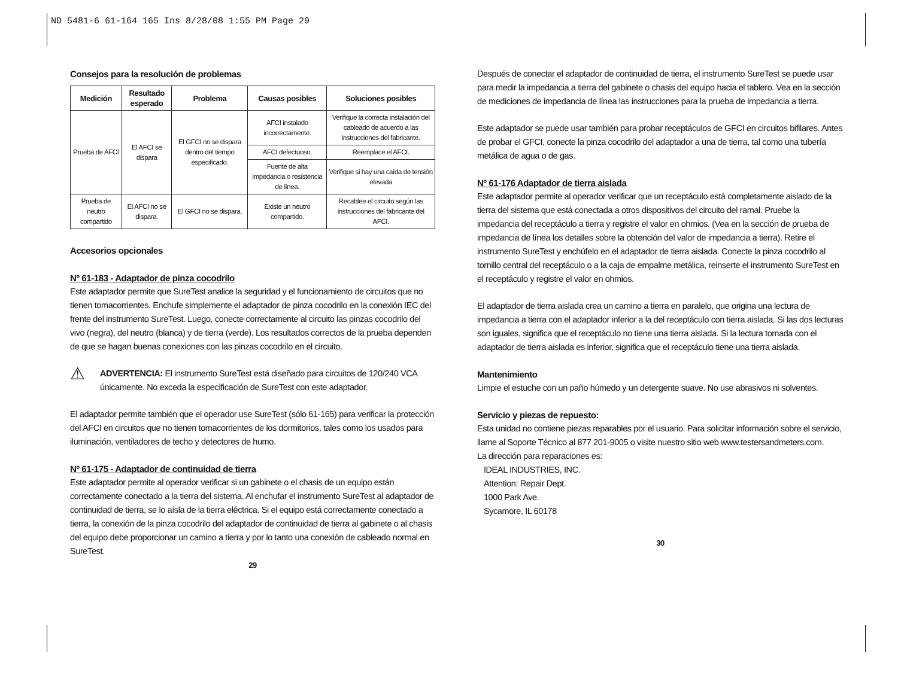ND 5481-6 61-164 165 Ins 8/28/08 1:55 PM Page 29
Consejos para la resolución de problemas
| Medición | Resultado esperado | Problema | Causas posibles | Soluciones posibles |
| --- | --- | --- | --- | --- |
| Prueba de AFCI | El AFCI se dispara | El GFCI no se dispara dentro del tiempo especificado. | AFCI instalado incorrectamente. | Verifique la correcta instalación del cableado de acuerdo a las instrucciones del fabricante. |
| | | | AFCI defectuoso. | Reemplace el AFCI. |
| | | | Fuente de alta impedancia o resistencia de línea. | Verifique si hay una caída de tensión elevada |
| Prueba de neutro compartido | El AFCI no se dispara. | El GFCI no se dispara. | Existe un neutro compartido. | Recablee el circuito según las instrucciones del fabricante del AFCI. |
Accesorios opcionales
Nº 61-183 - Adaptador de pinza cocodrilo
Este adaptador permite que SureTest analice la seguridad y el funcionamiento de circuitos que no tienen tomacorrientes. Enchufe simplemente el adaptador de pinza cocodrilo en la conexión IEC del frente del instrumento SureTest. Luego, conecte correctamente al circuito las pinzas cocodrilo del vivo (negra), del neutro (blanca) y de tierra (verde). Los resultados correctos de la prueba dependen de que se hagan buenas conexiones con las pinzas cocodrilo en el circuito.
⚠ ADVERTENCIA: El instrumento SureTest está diseñado para circuitos de 120/240 VCA únicamente. No exceda la especificación de SureTest con este adaptador.
El adaptador permite también que el operador use SureTest (sólo 61-165) para verificar la protección del AFCI en circuitos que no tienen tomacorrientes de los dormitorios, tales como los usados para iluminación, ventiladores de techo y detectores de humo.
Nº 61-175 - Adaptador de continuidad de tierra
Este adaptador permite al operador verificar si un gabinete o el chasis de un equipo están correctamente conectado a la tierra del sistema. Al enchufar el instrumento SureTest al adaptador de continuidad de tierra, se lo aísla de la tierra eléctrica. Si el equipo está correctamente conectado a tierra, la conexión de la pinza cocodrilo del adaptador de continuidad de tierra al gabinete o al chasis del equipo debe proporcionar un camino a tierra y por lo tanto una conexión de cableado normal en SureTest.
29
Después de conectar el adaptador de continuidad de tierra, el instrumento SureTest se puede usar para medir la impedancia a tierra del gabinete o chasis del equipo hacia el tablero. Vea en la sección de mediciones de impedancia de línea las instrucciones para la prueba de impedancia a tierra.
Este adaptador se puede usar también para probar receptáculos de GFCI en circuitos bifilares. Antes de probar el GFCI, conecte la pinza cocodrilo del adaptador a una de tierra, tal como una tubería metálica de agua o de gas.
Nº 61-176 Adaptador de tierra aislada
Este adaptador permite al operador verificar que un receptáculo está completamente aislado de la tierra del sistema que está conectada a otros dispositivos del circuito del ramal. Pruebe la impedancia del receptáculo a tierra y registre el valor en ohmios. (Vea en la sección de prueba de impedancia de línea los detalles sobre la obtención del valor de impedancia a tierra). Retire el instrumento SureTest y enchúfelo en el adaptador de tierra aislada. Conecte la pinza cocodrilo al tornillo central del receptáculo o a la caja de empalme metálica, reinserte el instrumento SureTest en el receptáculo y registre el valor en ohmios.
El adaptador de tierra aislada crea un camino a tierra en paralelo, que origina una lectura de impedancia a tierra con el adaptador inferior a la del receptáculo con tierra aislada. Si las dos lecturas son iguales, significa que el receptáculo no tiene una tierra aislada. Si la lectura tomada con el adaptador de tierra aislada es inferior, significa que el receptáculo tiene una tierra aislada.
Mantenimiento
Limpie el estuche con un paño húmedo y un detergente suave. No use abrasivos ni solventes.
Servicio y piezas de repuesto:
Esta unidad no contiene piezas reparables por el usuario. Para solicitar información sobre el servicio, llame al Soporte Técnico al 877 201-9005 o visite nuestro sitio web www.testersandmeters.com.
La dirección para reparaciones es:
IDEAL INDUSTRIES, INC.
Attention: Repair Dept.
1000 Park Ave.
Sycamore, IL 60178
30